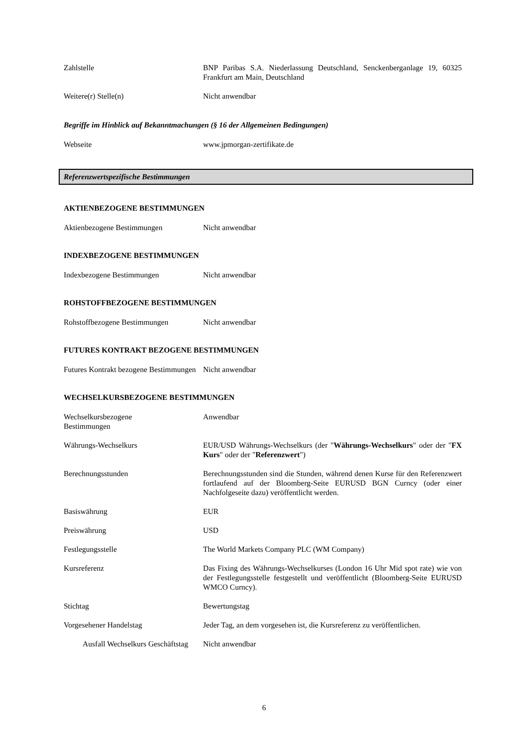Zahlstelle BNP Paribas S.A. Niederlassung Deutschland, Senckenberganlage 19, 60325 Frankfurt am Main, Deutschland
Weitere(r) Stelle(n) Nicht anwendbar
Begriffe im Hinblick auf Bekanntmachungen (§ 16 der Allgemeinen Bedingungen)
Webseite www.jpmorgan-zertifikate.de
Referenzwertspezifische Bestimmungen
AKTIENBEZOGENE BESTIMMUNGEN
Aktienbezogene Bestimmungen Nicht anwendbar
INDEXBEZOGENE BESTIMMUNGEN
Indexbezogene Bestimmungen Nicht anwendbar
ROHSTOFFBEZOGENE BESTIMMUNGEN
Rohstoffbezogene Bestimmungen Nicht anwendbar
FUTURES KONTRAKT BEZOGENE BESTIMMUNGEN
Futures Kontrakt bezogene Bestimmungen
Nicht anwendbar
WECHSELKURSBEZOGENE BESTIMMUNGEN
Wechselkursbezogene
Bestimmungen
Anwendbar
Währungs-Wechselkurs EUR/USD Währungs-Wechselkurs (der "Währungs-Wechselkurs" oder der "FX Kurs" oder der "Referenzwert")
Berechnungsstunden Berechnungsstunden sind die Stunden, während denen Kurse für den Referenzwert fortlaufend auf der Bloomberg-Seite EURUSD BGN Curncy (oder einer Nachfolgeseite dazu) veröffentlicht werden.
Basiswährung EUR
Preiswährung USD
Festlegungsstelle The World Markets Company PLC (WM Company)
Kursreferenz Das Fixing des Währungs-Wechselkurses (London 16 Uhr Mid spot rate) wie von der Festlegungsstelle festgestellt und veröffentlicht (Bloomberg-Seite EURUSD WMCO Curncy).
Stichtag Bewertungstag
Vorgesehener Handelstag Jeder Tag, an dem vorgesehen ist, die Kursreferenz zu veröffentlichen.
Ausfall Wechselkurs Geschäftstag
Nicht anwendbar
6